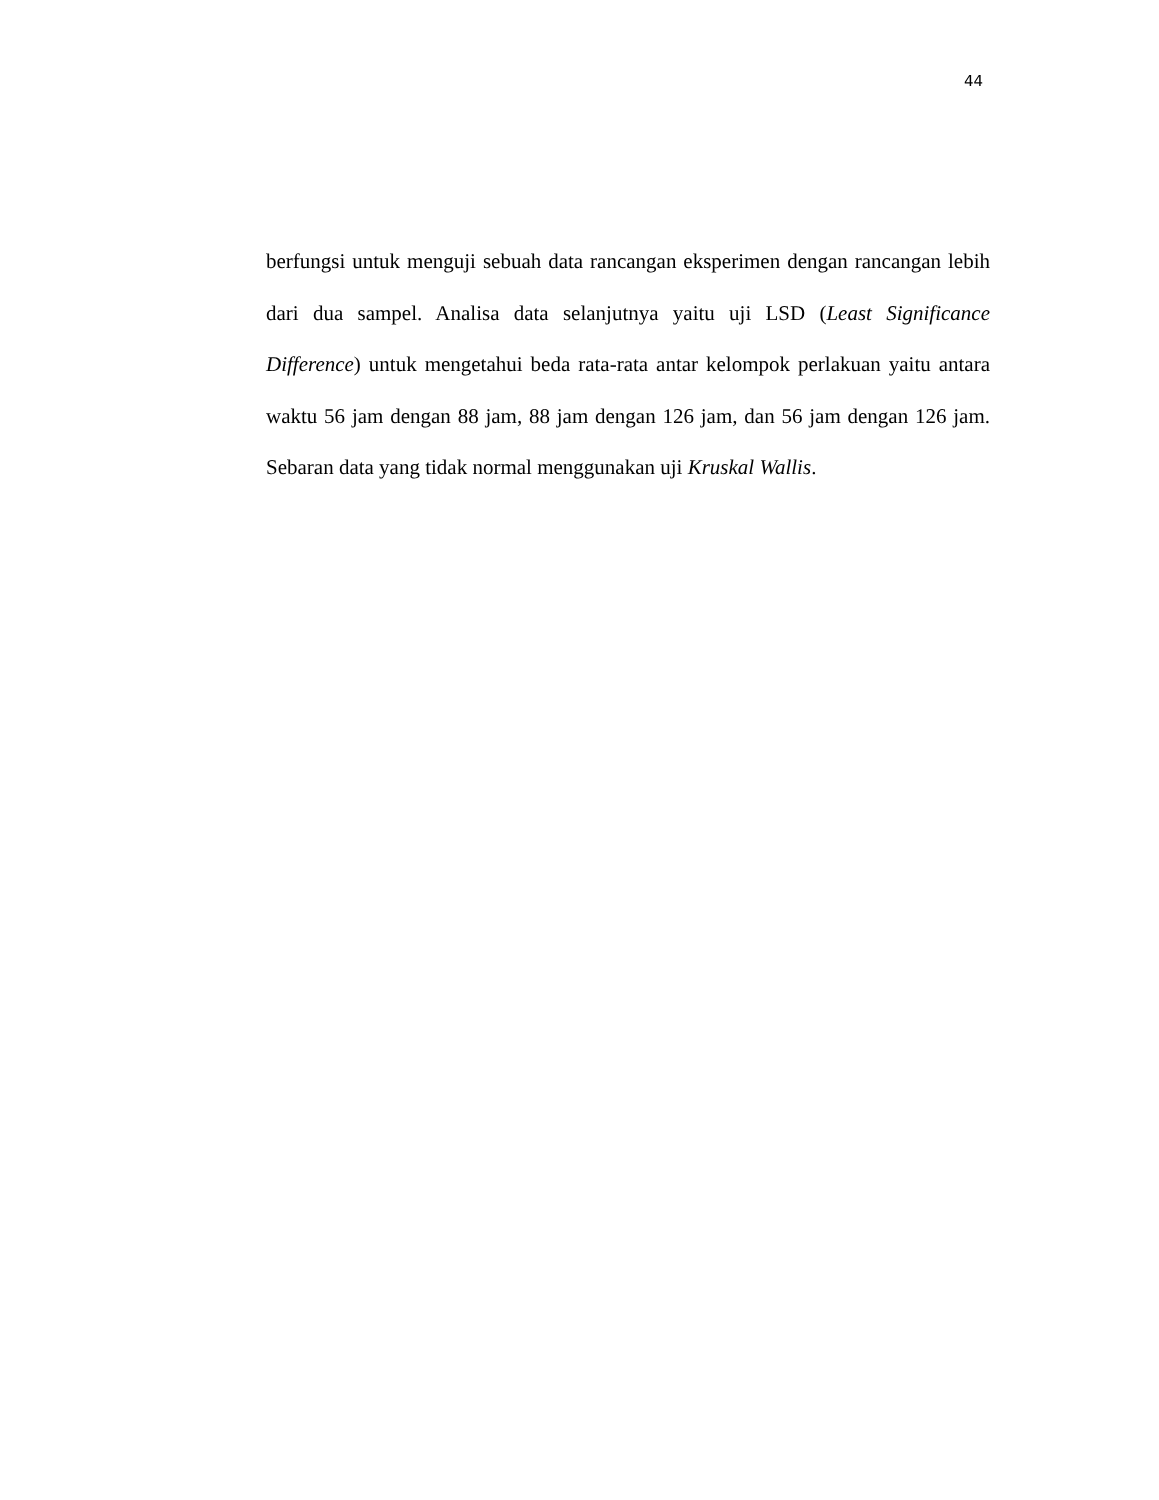44
berfungsi untuk menguji sebuah data rancangan eksperimen dengan rancangan lebih dari dua sampel. Analisa data selanjutnya yaitu uji LSD (Least Significance Difference) untuk mengetahui beda rata-rata antar kelompok perlakuan yaitu antara waktu 56 jam dengan 88 jam, 88 jam dengan 126 jam, dan 56 jam dengan 126 jam. Sebaran data yang tidak normal menggunakan uji Kruskal Wallis.